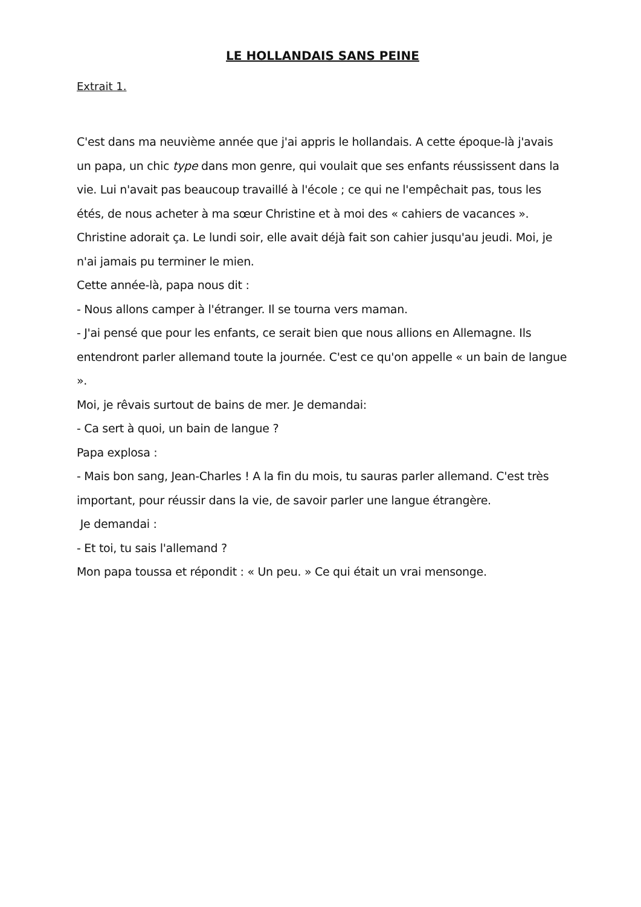LE HOLLANDAIS SANS PEINE
Extrait 1.
C'est dans ma neuvième année que j'ai appris le hollandais. A cette époque-là j'avais un papa, un chic type dans mon genre, qui voulait que ses enfants réussissent dans la vie. Lui n'avait pas beaucoup travaillé à l'école ; ce qui ne l'empêchait pas, tous les étés, de nous acheter à ma sœur Christine et à moi des « cahiers de vacances ». Christine adorait ça. Le lundi soir, elle avait déjà fait son cahier jusqu'au jeudi. Moi, je n'ai jamais pu terminer le mien.
Cette année-là, papa nous dit :
- Nous allons camper à l'étranger. Il se tourna vers maman.
- J'ai pensé que pour les enfants, ce serait bien que nous allions en Allemagne. Ils entendront parler allemand toute la journée. C'est ce qu'on appelle « un bain de langue ».
Moi, je rêvais surtout de bains de mer. Je demandai:
- Ca sert à quoi, un bain de langue ?
Papa explosa :
- Mais bon sang, Jean-Charles ! A la fin du mois, tu sauras parler allemand. C'est très important, pour réussir dans la vie, de savoir parler une langue étrangère.
Je demandai :
- Et toi, tu sais l'allemand ?
Mon papa toussa et répondit : « Un peu. » Ce qui était un vrai mensonge.